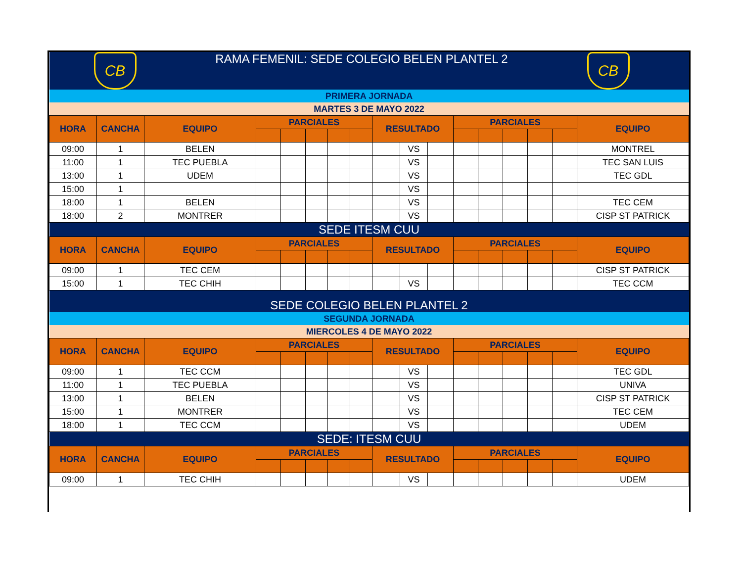| CB CB RAMA FEMENIL: SEDE COLEGIO BELEN PLANTEL 2 | | | | | | | | | | | | | | | | |
| PRIMERA JORNADA | | | | | | | | | | | | | | | | |
| MARTES 3 DE MAYO 2022 | | | | | | | | | | | | | | | | |
| HORA | CANCHA | EQUIPO | PARCIALES | | | | | RESULTADO | | | PARCIALES | | | | | EQUIPO |
| 09:00 | 1 | BELEN | | | | | | | VS | | | | | | | MONTREL |
| 11:00 | 1 | TEC PUEBLA | | | | | | | VS | | | | | | | TEC SAN LUIS |
| 13:00 | 1 | UDEM | | | | | | | VS | | | | | | | TEC GDL |
| 15:00 | 1 | | | | | | | | VS | | | | | | | |
| 18:00 | 1 | BELEN | | | | | | | VS | | | | | | | TEC CEM |
| 18:00 | 2 | MONTRER | | | | | | | VS | | | | | | | CISP ST PATRICK |
| SEDE ITESM CUU | | | | | | | | | | | | | | | | |
| HORA | CANCHA | EQUIPO | PARCIALES | | | | | RESULTADO | | | PARCIALES | | | | | EQUIPO |
| 09:00 | 1 | TEC CEM | | | | | | | | | | | | | | CISP ST PATRICK |
| 15:00 | 1 | TEC CHIH | | | | | | | VS | | | | | | | TEC CCM |
| SEDE COLEGIO BELEN PLANTEL 2 | | | | | | | | | | | | | | | | |
| SEGUNDA JORNADA | | | | | | | | | | | | | | | | |
| MIERCOLES 4 DE MAYO 2022 | | | | | | | | | | | | | | | | |
| HORA | CANCHA | EQUIPO | PARCIALES | | | | | RESULTADO | | | PARCIALES | | | | | EQUIPO |
| 09:00 | 1 | TEC CCM | | | | | | | VS | | | | | | | TEC GDL |
| 11:00 | 1 | TEC PUEBLA | | | | | | | VS | | | | | | | UNIVA |
| 13:00 | 1 | BELEN | | | | | | | VS | | | | | | | CISP ST PATRICK |
| 15:00 | 1 | MONTRER | | | | | | | VS | | | | | | | TEC CEM |
| 18:00 | 1 | TEC CCM | | | | | | | VS | | | | | | | UDEM |
| SEDE: ITESM CUU | | | | | | | | | | | | | | | | |
| HORA | CANCHA | EQUIPO | PARCIALES | | | | | RESULTADO | | | PARCIALES | | | | | EQUIPO |
| 09:00 | 1 | TEC CHIH | | | | | | | VS | | | | | | | UDEM |